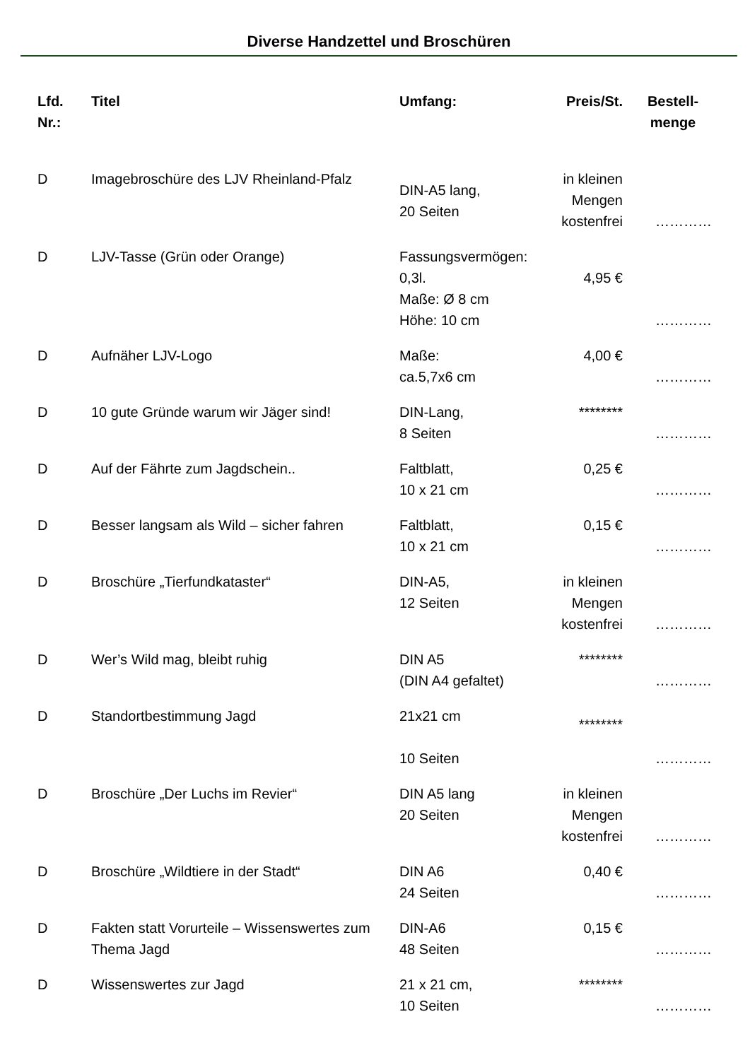Diverse Handzettel und Broschüren
| Lfd. Nr.: | Titel | Umfang: | Preis/St. | Bestell- menge |
| --- | --- | --- | --- | --- |
| D | Imagebroschüre des LJV Rheinland-Pfalz | DIN-A5 lang, 20 Seiten | in kleinen Mengen kostenfrei | ………… |
| D | LJV-Tasse (Grün oder Orange) | Fassungsvermögen: 0,3l. Maße: Ø 8 cm Höhe: 10 cm | 4,95 € | ………… |
| D | Aufnäher LJV-Logo | Maße: ca.5,7x6 cm | 4,00 € | ………… |
| D | 10 gute Gründe warum wir Jäger sind! | DIN-Lang, 8 Seiten | ******** | ………… |
| D | Auf der Fährte zum Jagdschein.. | Faltblatt, 10 x 21 cm | 0,25 € | ………… |
| D | Besser langsam als Wild – sicher fahren | Faltblatt, 10 x 21 cm | 0,15 € | ………… |
| D | Broschüre „Tierfundkataster“ | DIN-A5, 12 Seiten | in kleinen Mengen kostenfrei | ………… |
| D | Wer’s Wild mag, bleibt ruhig | DIN A5 (DIN A4 gefaltet) | ******** | ………… |
| D | Standortbestimmung Jagd | 21x21 cm 10 Seiten | ******** | ………… |
| D | Broschüre „Der Luchs im Revier“ | DIN A5 lang 20 Seiten | in kleinen Mengen kostenfrei | ………… |
| D | Broschüre „Wildtiere in der Stadt“ | DIN A6 24 Seiten | 0,40 € | ………… |
| D | Fakten statt Vorurteile – Wissenswertes zum Thema Jagd | DIN-A6 48 Seiten | 0,15 € | ………… |
| D | Wissenswertes zur Jagd | 21 x 21 cm, 10 Seiten | ******** | ………… |